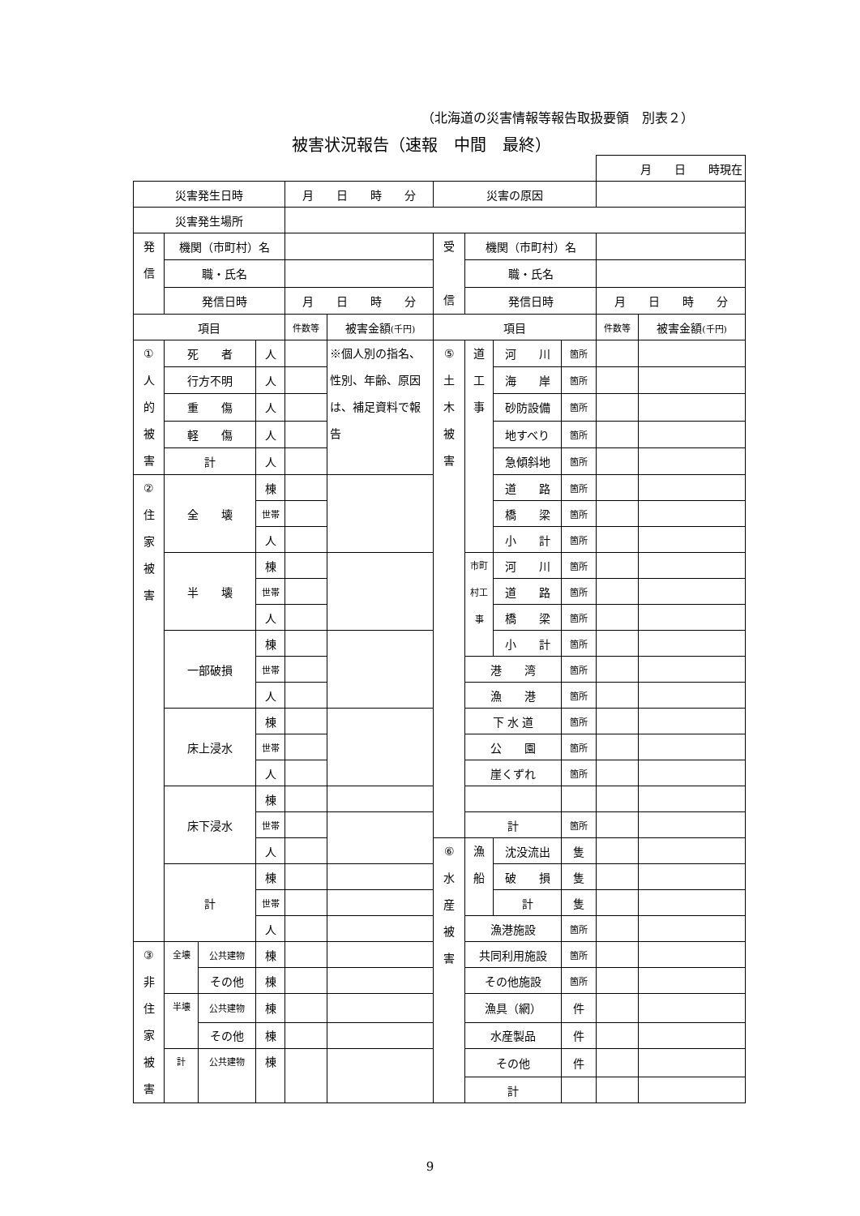（北海道の災害情報等報告取扱要領　別表２）
被害状況報告（速報　中間　最終）
| | | | | | | | | | | 月 日 時現在 | |
| 災害発生日時 | | | | 月 日 時 分 | | 災害の原因 | | | | | |
| 災害発生場所 | | | | | | | | | | | |
| 発 信 | 機関（市町村）名 | | | | | 受 信 | 機関（市町村）名 | | | | |
| | 職・氏名 | | | | | | 職・氏名 | | | | |
| | 発信日時 | | | 月 日 時 分 | | | 発信日時 | | | 月 日 時 分 | |
| 項目 | | | | 件数等 | 被害金額 (千円) | 項目 | | | | 件数等 | 被害金額 (千円) |
| ① 人 的 被 害 | 死 者 | | 人 | | ※個人別の指名、性別、年齢、原因は、補足資料で報告 | ⑤ 土 木 被 害 | 道 工 事 | 河 川 | 箇所 | | |
| | 行方不明 | | 人 | | | | | 海 岸 | 箇所 | | |
| | 重 傷 | | 人 | | | | | 砂防設備 | 箇所 | | |
| | 軽 傷 | | 人 | | | | | 地すべり | 箇所 | | |
| | 計 | | 人 | | | | | 急傾斜地 | 箇所 | | |
| ② 住 家 被 害 | 全 壊 | | 棟 | | | | | 道 路 | 箇所 | | |
| | | | 世帯 | | | | | 橋 梁 | 箇所 | | |
| | | | 人 | | | | | 小 計 | 箇所 | | |
| | 半 壊 | | 棟 | | | | 市町 村工 事 | 河 川 | 箇所 | | |
| | | | 世帯 | | | | | 道 路 | 箇所 | | |
| | | | 人 | | | | | 橋 梁 | 箇所 | | |
| | 一部破損 | | 棟 | | | | | 小 計 | 箇所 | | |
| | | | 世帯 | | | | 港 湾 | | 箇所 | | |
| | | | 人 | | | | 漁 港 | | 箇所 | | |
| | 床上浸水 | | 棟 | | | | 下 水 道 | | 箇所 | | |
| | | | 世帯 | | | | 公 園 | | 箇所 | | |
| | | | 人 | | | | 崖くずれ | | 箇所 | | |
| | 床下浸水 | | 棟 | | | | | | | | |
| | | | 世帯 | | | | 計 | | 箇所 | | |
| | | | 人 | | | ⑥ 水 産 被 害 | 漁 船 | 沈没流出 | 隻 | | |
| | 計 | | 棟 | | | | | 破 損 | 隻 | | |
| | | | 世帯 | | | | | 計 | 隻 | | |
| | | | 人 | | | | 漁港施設 | | 箇所 | | |
| ③ 非 住 家 被 害 | 全壊 | 公共建物 | 棟 | | | | 共同利用施設 | | 箇所 | | |
| | | その他 | 棟 | | | | その他施設 | | 箇所 | | |
| | 半壊 | 公共建物 | 棟 | | | | 漁具（網） | | 件 | | |
| | | その他 | 棟 | | | | 水産製品 | | 件 | | |
| | 計 | 公共建物 | 棟 | | | | その他 | | 件 | | |
| | | | | | | | 計 | | | | |
9